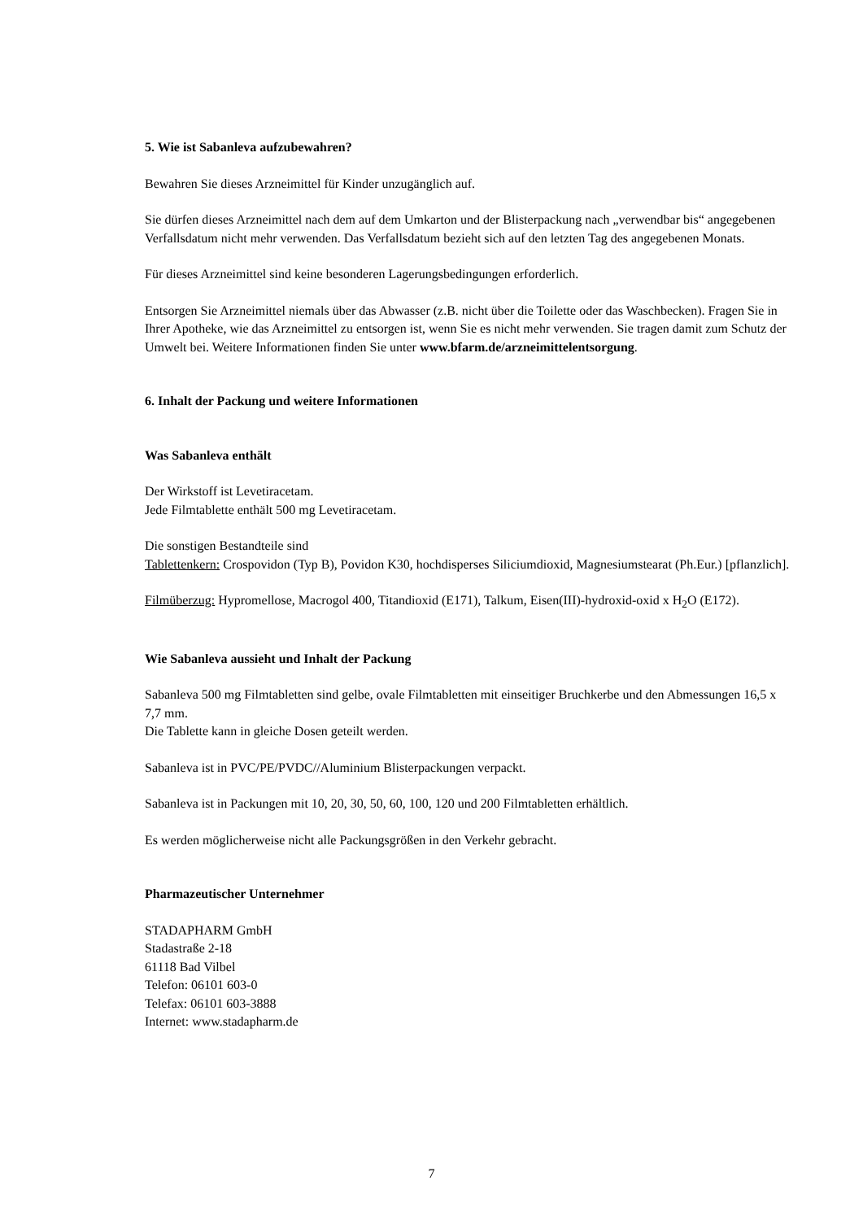5. Wie ist Sabanleva aufzubewahren?
Bewahren Sie dieses Arzneimittel für Kinder unzugänglich auf.
Sie dürfen dieses Arzneimittel nach dem auf dem Umkarton und der Blisterpackung nach „verwendbar bis“ angegebenen Verfallsdatum nicht mehr verwenden. Das Verfallsdatum bezieht sich auf den letzten Tag des angegebenen Monats.
Für dieses Arzneimittel sind keine besonderen Lagerungsbedingungen erforderlich.
Entsorgen Sie Arzneimittel niemals über das Abwasser (z.B. nicht über die Toilette oder das Waschbecken). Fragen Sie in Ihrer Apotheke, wie das Arzneimittel zu entsorgen ist, wenn Sie es nicht mehr verwenden. Sie tragen damit zum Schutz der Umwelt bei. Weitere Informationen finden Sie unter www.bfarm.de/arzneimittelentsorgung.
6. Inhalt der Packung und weitere Informationen
Was Sabanleva enthält
Der Wirkstoff ist Levetiracetam.
Jede Filmtablette enthält 500 mg Levetiracetam.
Die sonstigen Bestandteile sind
Tablettenkern: Crospovidon (Typ B), Povidon K30, hochdisperses Siliciumdioxid, Magnesiumstearat (Ph.Eur.) [pflanzlich].
Filmüberzug: Hypromellose, Macrogol 400, Titandioxid (E171), Talkum, Eisen(III)-hydroxid-oxid x H<sub>2</sub>O (E172).
Wie Sabanleva aussieht und Inhalt der Packung
Sabanleva 500 mg Filmtabletten sind gelbe, ovale Filmtabletten mit einseitiger Bruchkerbe und den Abmessungen 16,5 x 7,7 mm.
Die Tablette kann in gleiche Dosen geteilt werden.
Sabanleva ist in PVC/PE/PVDC//Aluminium Blisterpackungen verpackt.
Sabanleva ist in Packungen mit 10, 20, 30, 50, 60, 100, 120 und 200 Filmtabletten erhältlich.
Es werden möglicherweise nicht alle Packungsgrößen in den Verkehr gebracht.
Pharmazeutischer Unternehmer
STADAPHARM GmbH
Stadastraße 2-18
61118 Bad Vilbel
Telefon: 06101 603-0
Telefax: 06101 603-3888
Internet: www.stadapharm.de
7